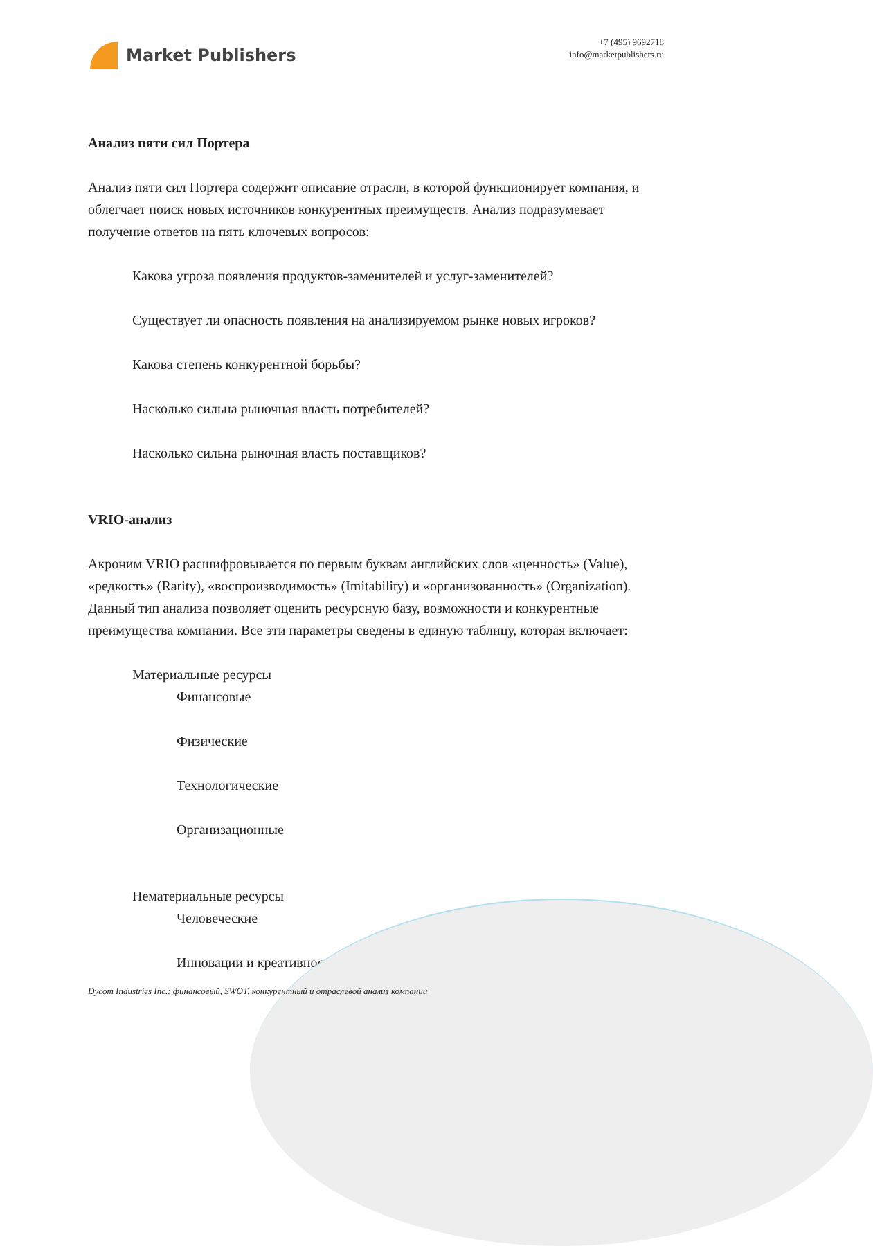Market Publishers
+7 (495) 9692718
info@marketpublishers.ru
Анализ пяти сил Портера
Анализ пяти сил Портера содержит описание отрасли, в которой функционирует компания, и облегчает поиск новых источников конкурентных преимуществ. Анализ подразумевает получение ответов на пять ключевых вопросов:
Какова угроза появления продуктов-заменителей и услуг-заменителей?
Существует ли опасность появления на анализируемом рынке новых игроков?
Какова степень конкурентной борьбы?
Насколько сильна рыночная власть потребителей?
Насколько сильна рыночная власть поставщиков?
VRIO-анализ
Акроним VRIO расшифровывается по первым буквам английских слов «ценность» (Value), «редкость» (Rarity), «воспроизводимость» (Imitability) и «организованность» (Organization). Данный тип анализа позволяет оценить ресурсную базу, возможности и конкурентные преимущества компании. Все эти параметры сведены в единую таблицу, которая включает:
Материальные ресурсы
Финансовые
Физические
Технологические
Организационные
Нематериальные ресурсы
Человеческие
Инновации и креативность
Dycom Industries Inc.: финансовый, SWOT, конкурентный и отраслевой анализ компании